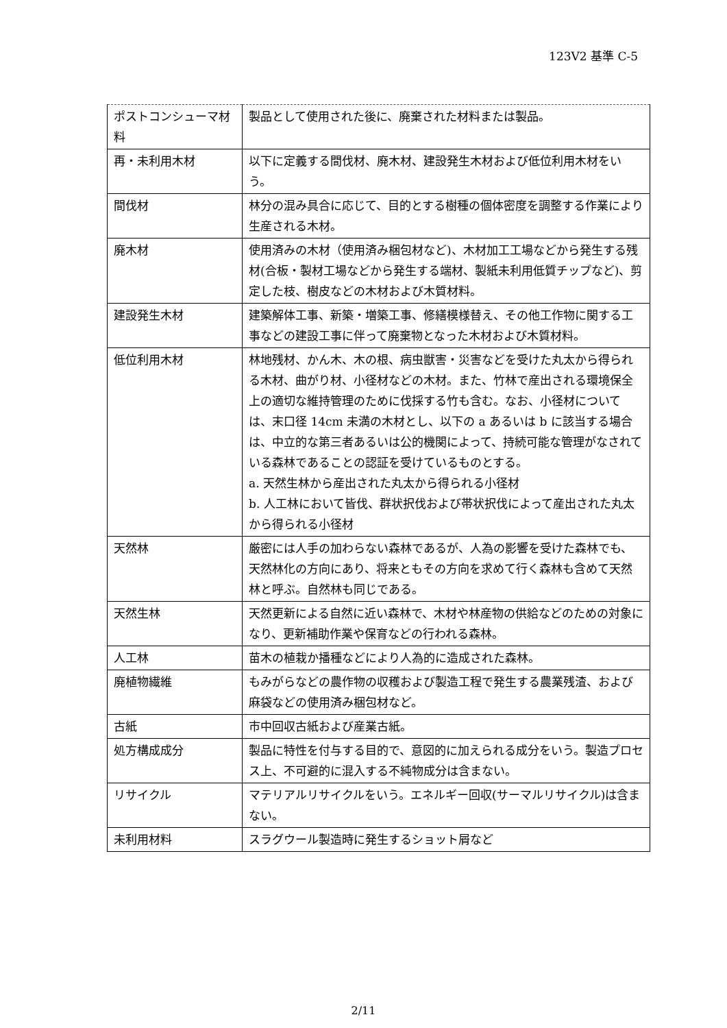123V2 基準 C-5
| ポストコンシューマ材料 | 製品として使用された後に、廃棄された材料または製品。 |
| 再・未利用木材 | 以下に定義する間伐材、廃木材、建設発生木材および低位利用木材をいう。 |
| 間伐材 | 林分の混み具合に応じて、目的とする樹種の個体密度を調整する作業により生産される木材。 |
| 廃木材 | 使用済みの木材（使用済み梱包材など)、木材加工工場などから発生する残材(合板・製材工場などから発生する端材、製紙未利用低質チップなど)、剪定した枝、樹皮などの木材および木質材料。 |
| 建設発生木材 | 建築解体工事、新築・増築工事、修繕模様替え、その他工作物に関する工事などの建設工事に伴って廃棄物となった木材および木質材料。 |
| 低位利用木材 | 林地残材、かん木、木の根、病虫獣害・災害などを受けた丸太から得られる木材、曲がり材、小径材などの木材。また、竹林で産出される環境保全上の適切な維持管理のために伐採する竹も含む。なお、小径材については、末口径 14cm 未満の木材とし、以下の a あるいは b に該当する場合は、中立的な第三者あるいは公的機関によって、持続可能な管理がなされている森林であることの認証を受けているものとする。 a. 天然生林から産出された丸太から得られる小径材 b. 人工林において皆伐、群状択伐および帯状択伐によって産出された丸太から得られる小径材 |
| 天然林 | 厳密には人手の加わらない森林であるが、人為の影響を受けた森林でも、天然林化の方向にあり、将来ともその方向を求めて行く森林も含めて天然林と呼ぶ。自然林も同じである。 |
| 天然生林 | 天然更新による自然に近い森林で、木材や林産物の供給などのための対象になり、更新補助作業や保育などの行われる森林。 |
| 人工林 | 苗木の植栽か播種などにより人為的に造成された森林。 |
| 廃植物繊維 | もみがらなどの農作物の収穫および製造工程で発生する農業残渣、および麻袋などの使用済み梱包材など。 |
| 古紙 | 市中回収古紙および産業古紙。 |
| 処方構成成分 | 製品に特性を付与する目的で、意図的に加えられる成分をいう。製造プロセス上、不可避的に混入する不純物成分は含まない。 |
| リサイクル | マテリアルリサイクルをいう。エネルギー回収(サーマルリサイクル)は含まない。 |
| 未利用材料 | スラグウール製造時に発生するショット屑など |
2/11